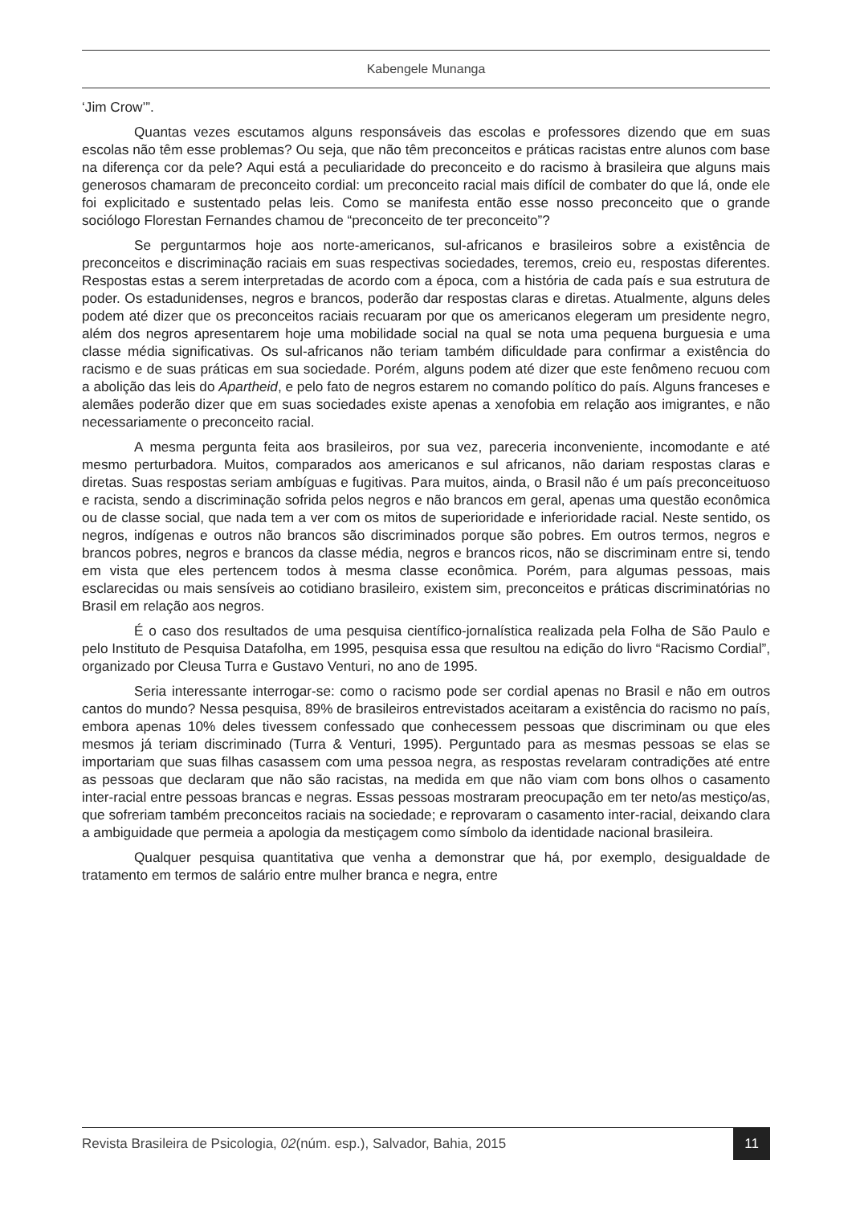Kabengele Munanga
‘Jim Crow’”.
Quantas vezes escutamos alguns responsáveis das escolas e professores dizendo que em suas escolas não têm esse problemas? Ou seja, que não têm preconceitos e práticas racistas entre alunos com base na diferença cor da pele? Aqui está a peculiaridade do preconceito e do racismo à brasileira que alguns mais generosos chamaram de preconceito cordial: um preconceito racial mais difícil de combater do que lá, onde ele foi explicitado e sustentado pelas leis. Como se manifesta então esse nosso preconceito que o grande sociólogo Florestan Fernandes chamou de “preconceito de ter preconceito”?
Se perguntarmos hoje aos norte-americanos, sul-africanos e brasileiros sobre a existência de preconceitos e discriminação raciais em suas respectivas sociedades, teremos, creio eu, respostas diferentes. Respostas estas a serem interpretadas de acordo com a época, com a história de cada país e sua estrutura de poder. Os estadunidenses, negros e brancos, poderão dar respostas claras e diretas. Atualmente, alguns deles podem até dizer que os preconceitos raciais recuaram por que os americanos elegeram um presidente negro, além dos negros apresentarem hoje uma mobilidade social na qual se nota uma pequena burguesia e uma classe média significativas. Os sul-africanos não teriam também dificuldade para confirmar a existência do racismo e de suas práticas em sua sociedade. Porém, alguns podem até dizer que este fenômeno recuou com a abolição das leis do Apartheid, e pelo fato de negros estarem no comando político do país. Alguns franceses e alemães poderão dizer que em suas sociedades existe apenas a xenofobia em relação aos imigrantes, e não necessariamente o preconceito racial.
A mesma pergunta feita aos brasileiros, por sua vez, pareceria inconveniente, incomodante e até mesmo perturbadora. Muitos, comparados aos americanos e sul africanos, não dariam respostas claras e diretas. Suas respostas seriam ambíguas e fugitivas. Para muitos, ainda, o Brasil não é um país preconceituoso e racista, sendo a discriminação sofrida pelos negros e não brancos em geral, apenas uma questão econômica ou de classe social, que nada tem a ver com os mitos de superioridade e inferioridade racial. Neste sentido, os negros, indígenas e outros não brancos são discriminados porque são pobres. Em outros termos, negros e brancos pobres, negros e brancos da classe média, negros e brancos ricos, não se discriminam entre si, tendo em vista que eles pertencem todos à mesma classe econômica. Porém, para algumas pessoas, mais esclarecidas ou mais sensíveis ao cotidiano brasileiro, existem sim, preconceitos e práticas discriminatórias no Brasil em relação aos negros.
É o caso dos resultados de uma pesquisa científico-jornalística realizada pela Folha de São Paulo e pelo Instituto de Pesquisa Datafolha, em 1995, pesquisa essa que resultou na edição do livro “Racismo Cordial”, organizado por Cleusa Turra e Gustavo Venturi, no ano de 1995.
Seria interessante interrogar-se: como o racismo pode ser cordial apenas no Brasil e não em outros cantos do mundo? Nessa pesquisa, 89% de brasileiros entrevistados aceitaram a existência do racismo no país, embora apenas 10% deles tivessem confessado que conhecessem pessoas que discriminam ou que eles mesmos já teriam discriminado (Turra & Venturi, 1995). Perguntado para as mesmas pessoas se elas se importariam que suas filhas casassem com uma pessoa negra, as respostas revelaram contradições até entre as pessoas que declaram que não são racistas, na medida em que não viam com bons olhos o casamento inter-racial entre pessoas brancas e negras. Essas pessoas mostraram preocupação em ter neto/as mestiço/as, que sofreriam também preconceitos raciais na sociedade; e reprovaram o casamento inter-racial, deixando clara a ambiguidade que permeia a apologia da mestiçagem como símbolo da identidade nacional brasileira.
Qualquer pesquisa quantitativa que venha a demonstrar que há, por exemplo, desigualdade de tratamento em termos de salário entre mulher branca e negra, entre
Revista Brasileira de Psicologia, 02(núm. esp.), Salvador, Bahia, 2015 11